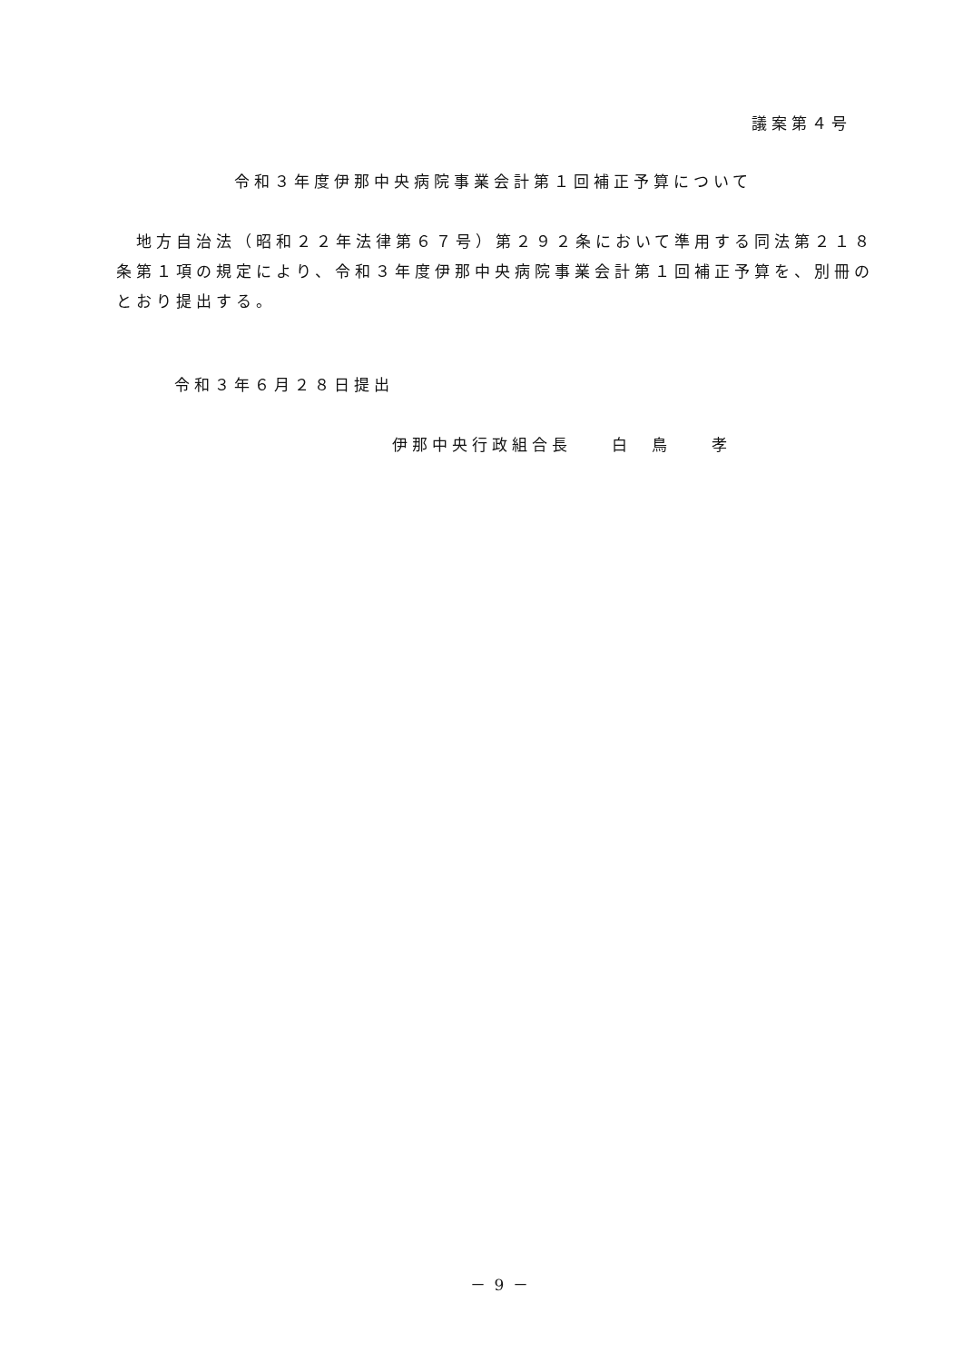議案第４号
令和３年度伊那中央病院事業会計第１回補正予算について
　地方自治法（昭和２２年法律第６７号）第２９２条において準用する同法第２１８条第１項の規定により、令和３年度伊那中央病院事業会計第１回補正予算を、別冊のとおり提出する。
令和３年６月２８日提出
伊那中央行政組合長　　白　鳥　　孝
－ 9 －